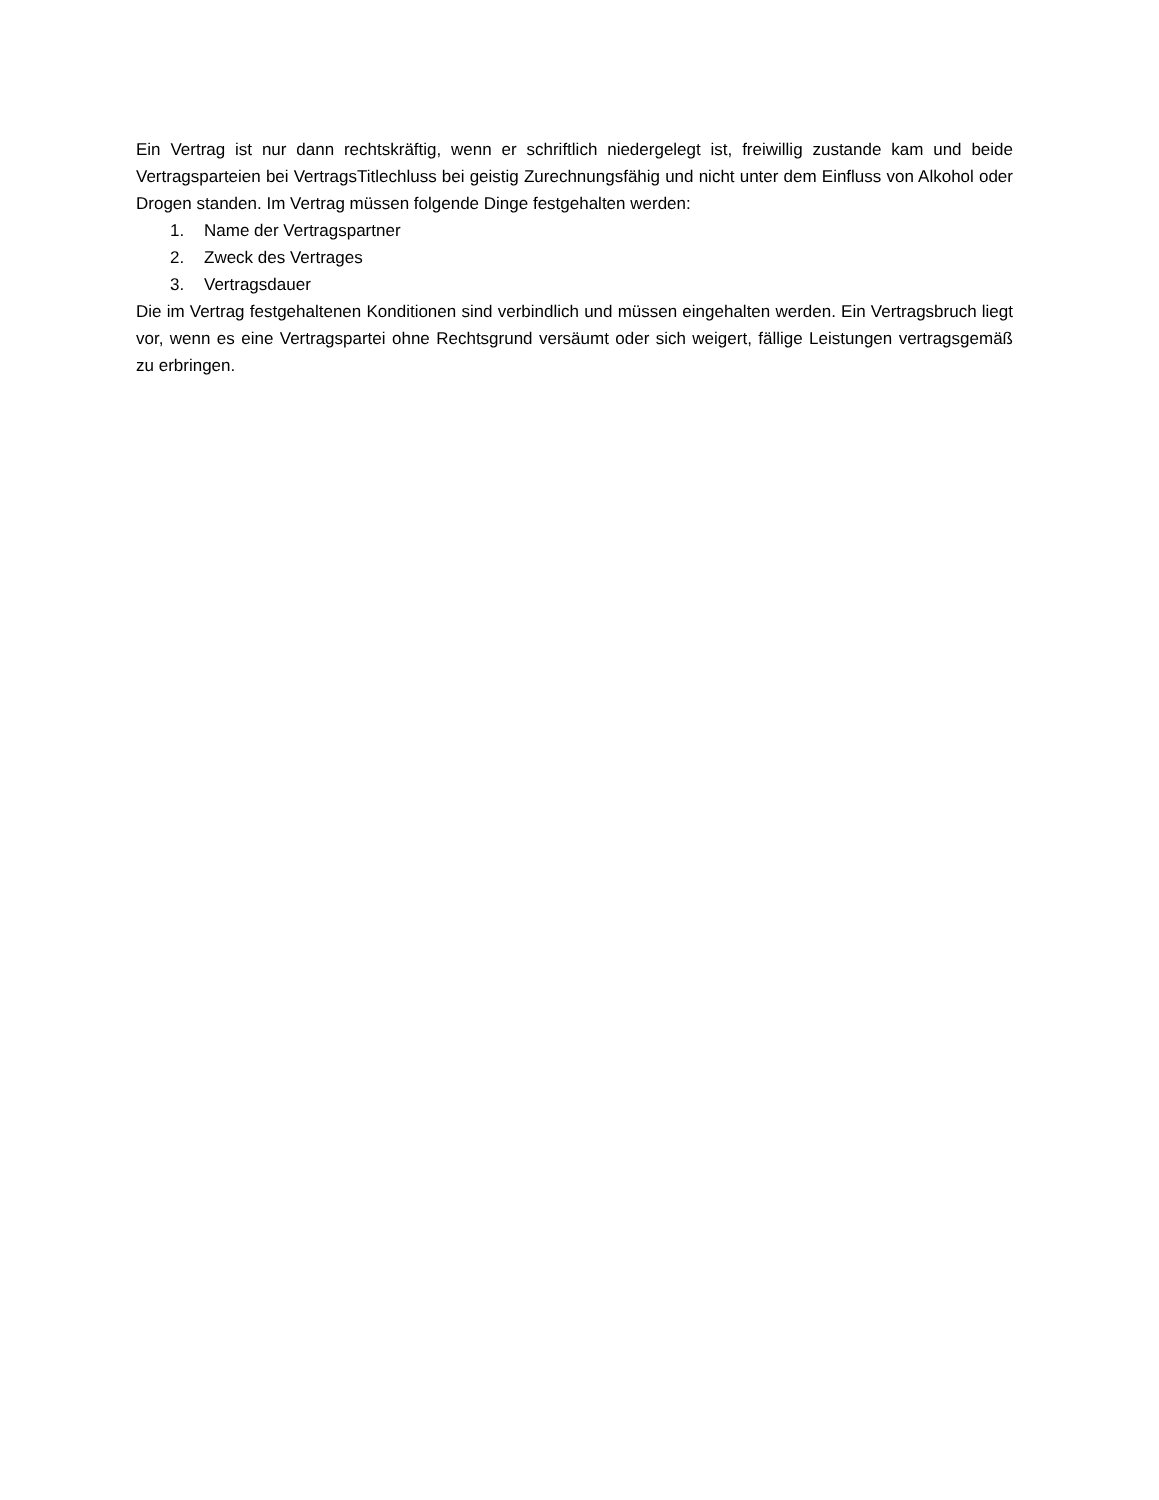Ein Vertrag ist nur dann rechtskräftig, wenn er schriftlich niedergelegt ist, freiwillig zustande kam und beide Vertragsparteien bei VertragsTitlechluss bei geistig Zurechnungsfähig und nicht unter dem Einfluss von Alkohol oder Drogen standen. Im Vertrag müssen folgende Dinge festgehalten werden:
1. Name der Vertragspartner
2. Zweck des Vertrages
3. Vertragsdauer
Die im Vertrag festgehaltenen Konditionen sind verbindlich und müssen eingehalten werden. Ein Vertragsbruch liegt vor, wenn es eine Vertragspartei ohne Rechtsgrund versäumt oder sich weigert, fällige Leistungen vertragsgemäß zu erbringen.